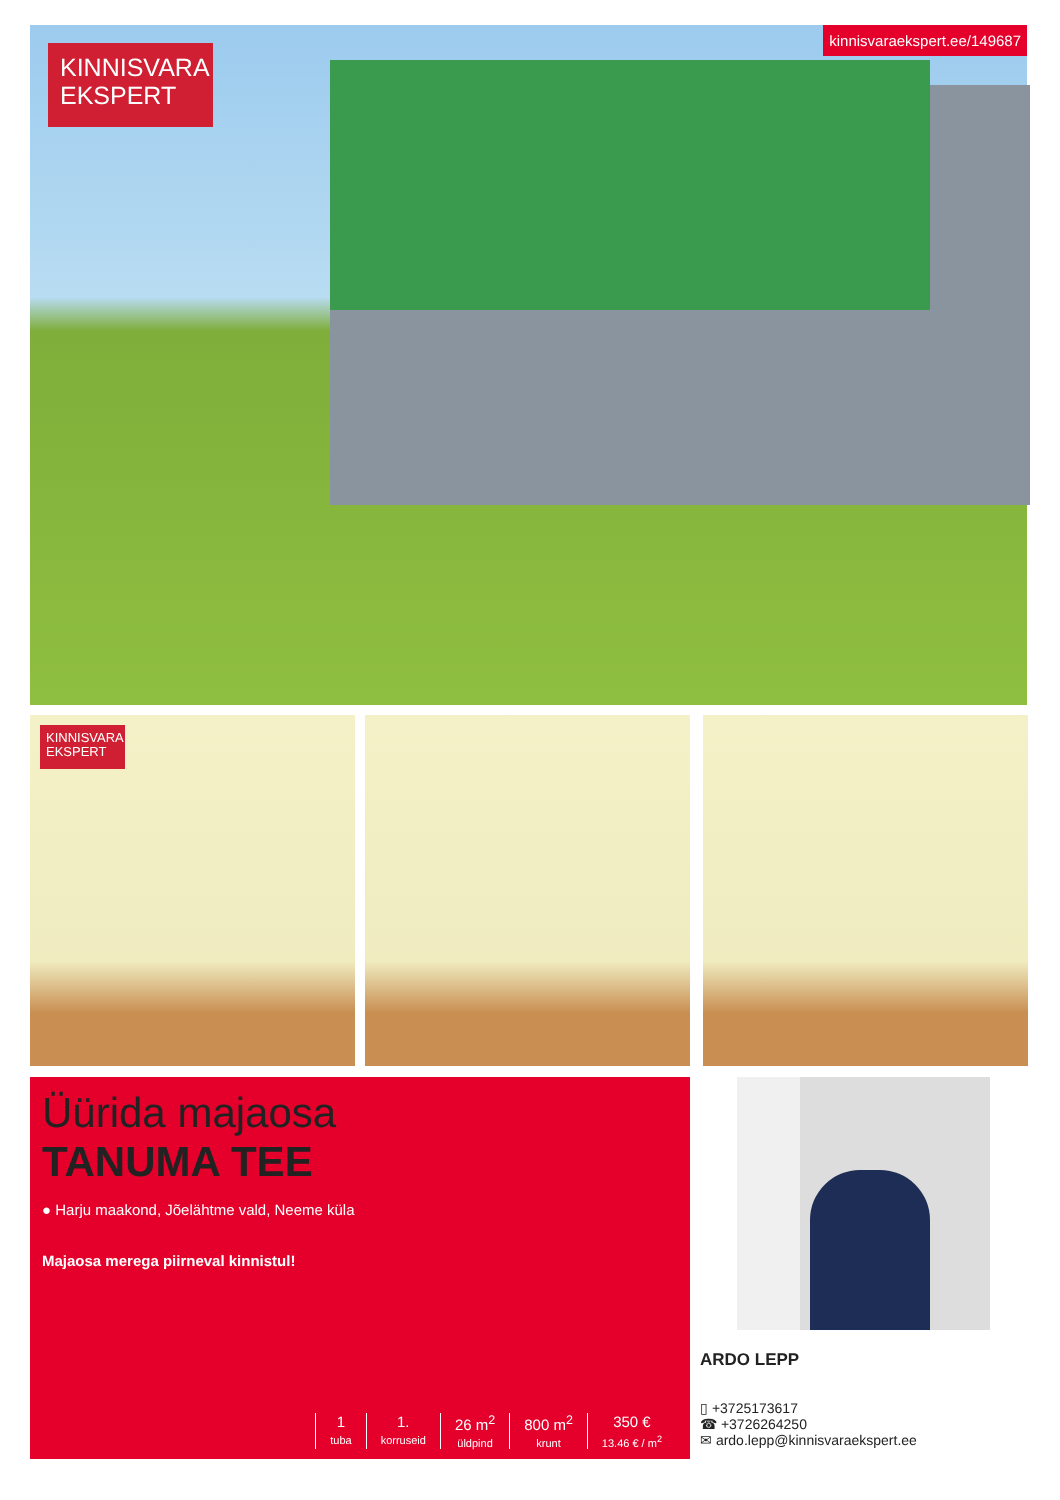KINNISVARA
EKSPERT
kinnisvaraekspert.ee/149687
KINNISVARA
EKSPERT
Üürida majaosa
TANUMA TEE
● Harju maakond, Jõelähtme vald, Neeme küla
Majaosa merega piirneval kinnistul!
1
tuba
1.
korruseid
26 m<sup>2</sup>
üldpind
800 m<sup>2</sup>
krunt
350 €
13.46 € / m<sup>2</sup>
ARDO LEPP
▯ +3725173617
☎ +3726264250
✉ ardo.lepp@kinnisvaraekspert.ee